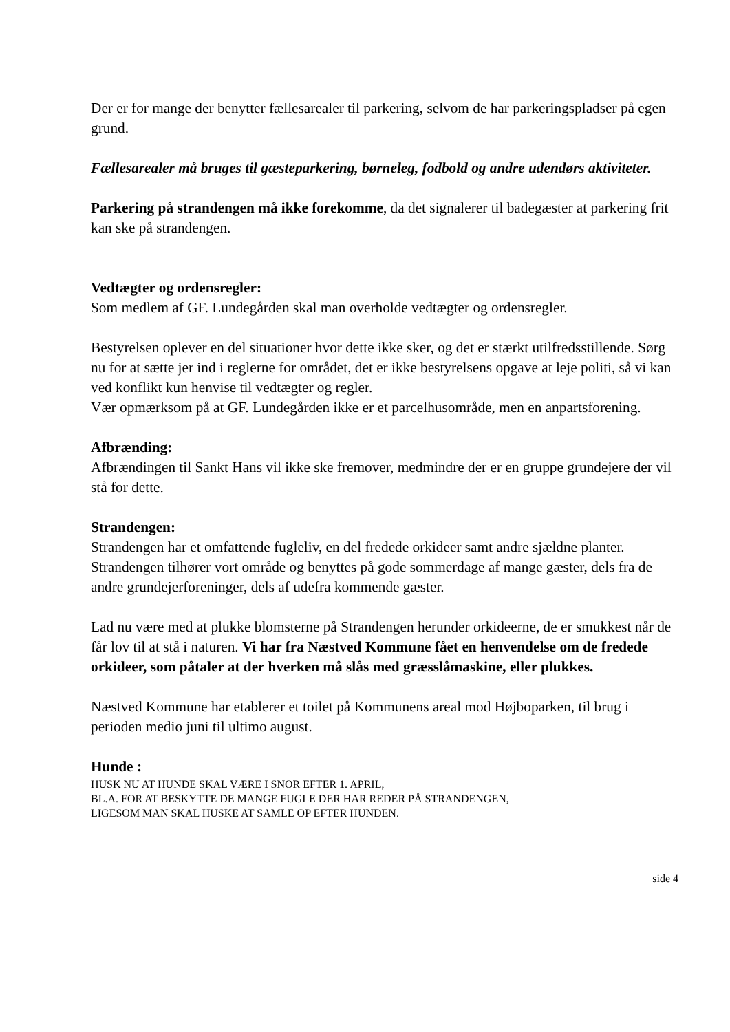Der er for mange der benytter fællesarealer til parkering, selvom de har parkeringspladser på egen grund.
Fællesarealer må bruges til gæsteparkering, børneleg, fodbold og andre udendørs aktiviteter.
Parkering på strandengen må ikke forekomme, da det signalerer til badegæster at parkering frit kan ske på strandengen.
Vedtægter og ordensregler:
Som medlem af GF. Lundegården skal man overholde vedtægter og ordensregler.
Bestyrelsen oplever en del situationer hvor dette ikke sker, og det er stærkt utilfredsstillende. Sørg nu for at sætte jer ind i reglerne for området, det er ikke bestyrelsens opgave at leje politi, så vi kan ved konflikt kun henvise til vedtægter og regler.
Vær opmærksom på at GF. Lundegården ikke er et parcelhusområde, men en anpartsforening.
Afbrænding:
Afbrændingen til Sankt Hans vil ikke ske fremover, medmindre der er en gruppe grundejere der vil stå for dette.
Strandengen:
Strandengen har et omfattende fugleliv, en del fredede orkideer samt andre sjældne planter.
Strandengen tilhører vort område og benyttes på gode sommerdage af mange gæster, dels fra de andre grundejerforeninger, dels af udefra kommende gæster.
Lad nu være med at plukke blomsterne på Strandengen herunder orkideerne, de er smukkest når de får lov til at stå i naturen. Vi har fra Næstved Kommune fået en henvendelse om de fredede orkideer, som påtaler at der hverken må slås med græsslåmaskine, eller plukkes.
Næstved Kommune har etablerer et toilet på Kommunens areal mod Højboparken, til brug i perioden medio juni til ultimo august.
Hunde :
HUSK NU AT HUNDE SKAL VÆRE I SNOR EFTER 1. APRIL,
BL.A. FOR AT BESKYTTE DE MANGE FUGLE DER HAR REDER PÅ STRANDENGEN,
LIGESOM MAN SKAL HUSKE AT SAMLE OP EFTER HUNDEN.
side 4